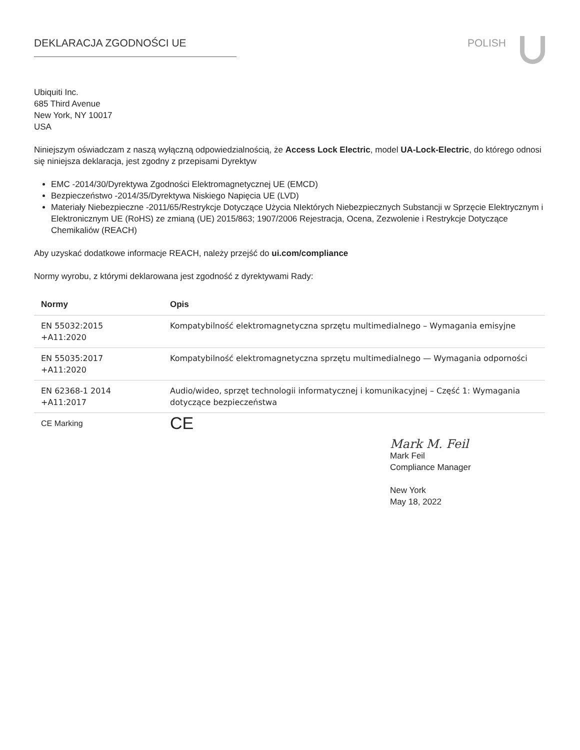DEKLARACJA ZGODNOŚCI UE POLISH
Ubiquiti Inc.
685 Third Avenue
New York, NY 10017
USA
Niniejszym oświadczam z naszą wyłączną odpowiedzialnością, że Access Lock Electric, model UA-Lock-Electric, do którego odnosi się niniejsza deklaracja, jest zgodny z przepisami Dyrektyw
EMC -2014/30/Dyrektywa Zgodności Elektromagnetycznej UE (EMCD)
Bezpieczeństwo -2014/35/Dyrektywa Niskiego Napięcia UE (LVD)
Materiały Niebezpieczne -2011/65/Restrykcje Dotyczące Użycia NIektórych Niebezpiecznych Substancji w Sprzęcie Elektrycznym i Elektronicznym UE (RoHS) ze zmianą (UE) 2015/863; 1907/2006 Rejestracja, Ocena, Zezwolenie i Restrykcje Dotyczące Chemikaliów (REACH)
Aby uzyskać dodatkowe informacje REACH, należy przejść do ui.com/compliance
Normy wyrobu, z którymi deklarowana jest zgodność z dyrektywami Rady:
| Normy | Opis |
| --- | --- |
| EN 55032:2015 +A11:2020 | Kompatybilność elektromagnetyczna sprzętu multimedialnego – Wymagania emisyjne |
| EN 55035:2017 +A11:2020 | Kompatybilność elektromagnetyczna sprzętu multimedialnego — Wymagania odporności |
| EN 62368-1 2014 +A11:2017 | Audio/wideo, sprzęt technologii informatycznej i komunikacyjnej – Część 1: Wymagania dotyczące bezpieczeństwa |
| CE Marking | CE |
Mark M. Feil
Mark Feil
Compliance Manager
New York
May 18, 2022